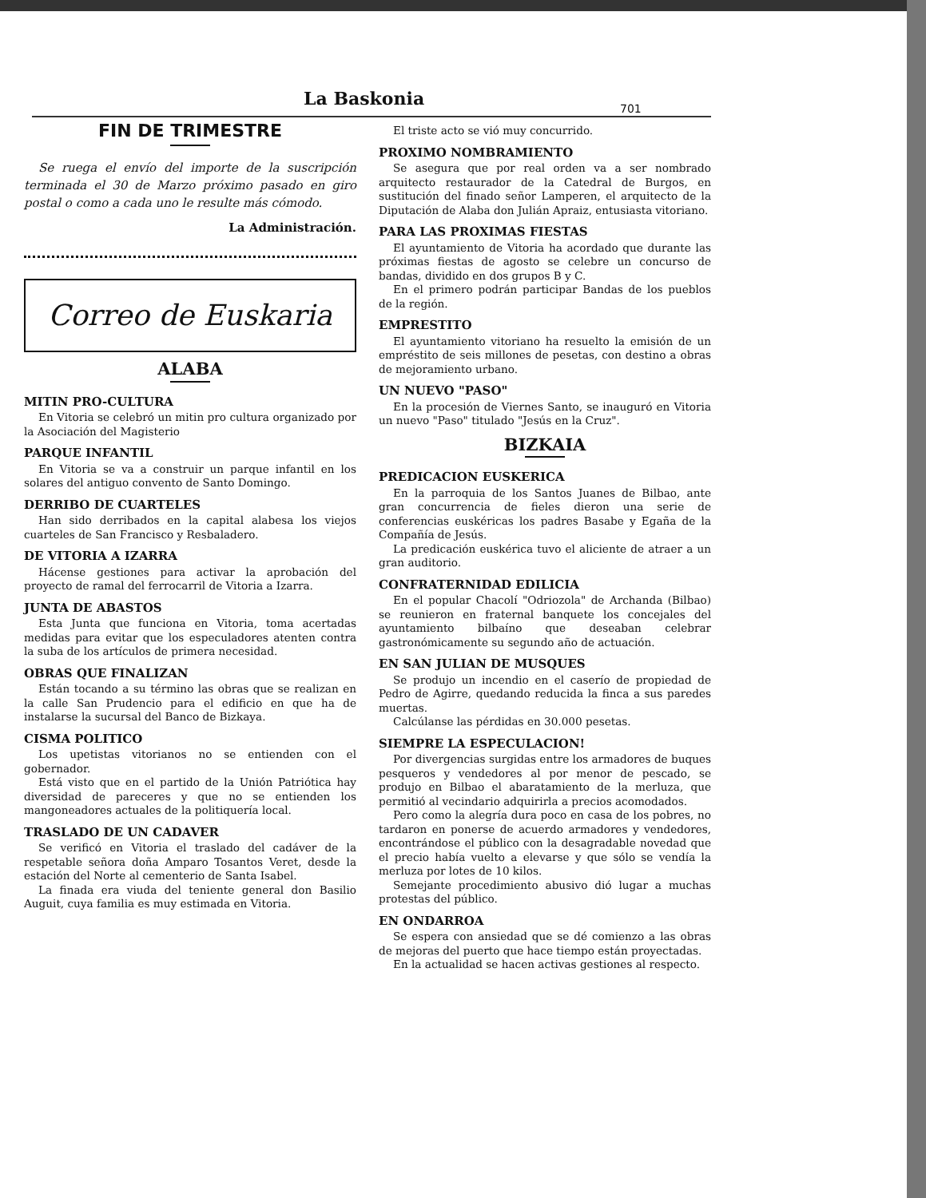La Baskonia 701
FIN DE TRIMESTRE
Se ruega el envío del importe de la suscripción terminada el 30 de Marzo próximo pasado en giro postal o como a cada uno le resulte más cómodo.
La Administración.
Correo de Euskaria
ALABA
MITIN PRO-CULTURA
En Vitoria se celebró un mitin pro cultura organizado por la Asociación del Magisterio
PARQUE INFANTIL
En Vitoria se va a construir un parque infantil en los solares del antiguo convento de Santo Domingo.
DERRIBO DE CUARTELES
Han sido derribados en la capital alabesa los viejos cuarteles de San Francisco y Resbaladero.
DE VITORIA A IZARRA
Hácense gestiones para activar la aprobación del proyecto de ramal del ferrocarril de Vitoria a Izarra.
JUNTA DE ABASTOS
Esta Junta que funciona en Vitoria, toma acertadas medidas para evitar que los especuladores atenten contra la suba de los artículos de primera necesidad.
OBRAS QUE FINALIZAN
Están tocando a su término las obras que se realizan en la calle San Prudencio para el edificio en que ha de instalarse la sucursal del Banco de Bizkaya.
CISMA POLITICO
Los upetistas vitorianos no se entienden con el gobernador.
Está visto que en el partido de la Unión Patriótica hay diversidad de pareceres y que no se entienden los mangoneadores actuales de la politiquería local.
TRASLADO DE UN CADAVER
Se verificó en Vitoria el traslado del cadáver de la respetable señora doña Amparo Tosantos Veret, desde la estación del Norte al cementerio de Santa Isabel.
La finada era viuda del teniente general don Basilio Auguit, cuya familia es muy estimada en Vitoria.
El triste acto se vió muy concurrido.
PROXIMO NOMBRAMIENTO
Se asegura que por real orden va a ser nombrado arquitecto restaurador de la Catedral de Burgos, en sustitución del finado señor Lamperen, el arquitecto de la Diputación de Alaba don Julián Apraiz, entusiasta vitoriano.
PARA LAS PROXIMAS FIESTAS
El ayuntamiento de Vitoria ha acordado que durante las próximas fiestas de agosto se celebre un concurso de bandas, dividido en dos grupos B y C.
En el primero podrán participar Bandas de los pueblos de la región.
EMPRESTITO
El ayuntamiento vitoriano ha resuelto la emisión de un empréstito de seis millones de pesetas, con destino a obras de mejoramiento urbano.
UN NUEVO "PASO"
En la procesión de Viernes Santo, se inauguró en Vitoria un nuevo "Paso" titulado "Jesús en la Cruz".
BIZKAIA
PREDICACION EUSKERICA
En la parroquia de los Santos Juanes de Bilbao, ante gran concurrencia de fieles dieron una serie de conferencias euskéricas los padres Basabe y Egaña de la Compañía de Jesús.
La predicación euskérica tuvo el aliciente de atraer a un gran auditorio.
CONFRATERNIDAD EDILICIA
En el popular Chacolí "Odriozola" de Archanda (Bilbao) se reunieron en fraternal banquete los concejales del ayuntamiento bilbaíno que deseaban celebrar gastronómicamente su segundo año de actuación.
EN SAN JULIAN DE MUSQUES
Se produjo un incendio en el caserío de propiedad de Pedro de Agirre, quedando reducida la finca a sus paredes muertas.
Calcúlanse las pérdidas en 30.000 pesetas.
SIEMPRE LA ESPECULACION!
Por divergencias surgidas entre los armadores de buques pesqueros y vendedores al por menor de pescado, se produjo en Bilbao el abaratamiento de la merluza, que permitió al vecindario adquirirla a precios acomodados.
Pero como la alegría dura poco en casa de los pobres, no tardaron en ponerse de acuerdo armadores y vendedores, encontrándose el público con la desagradable novedad que el precio había vuelto a elevarse y que sólo se vendía la merluza por lotes de 10 kilos.
Semejante procedimiento abusivo dió lugar a muchas protestas del público.
EN ONDARROA
Se espera con ansiedad que se dé comienzo a las obras de mejoras del puerto que hace tiempo están proyectadas.
En la actualidad se hacen activas gestiones al respecto.